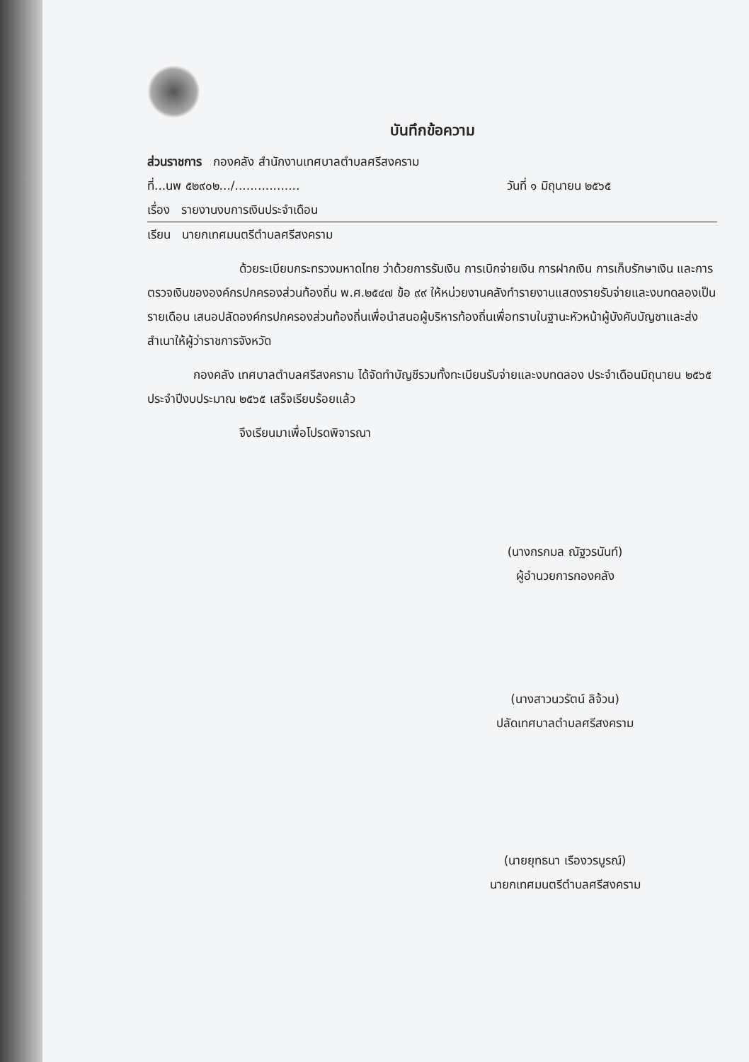บันทึกข้อความ
ส่วนราชการ กองคลัง สำนักงานเทศบาลตำบลศรีสงคราม
ที่...นพ ๕๒๙๐๒.../................. วันที่ ๑ มิถุนายน ๒๕๖๕
เรื่อง รายงานงบการเงินประจำเดือน
เรียน นายกเทศมนตรีตำบลศรีสงคราม
ด้วยระเบียบกระทรวงมหาดไทย ว่าด้วยการรับเงิน การเบิกจ่ายเงิน การฝากเงิน การเก็บรักษาเงิน และการตรวจเงินขององค์กรปกครองส่วนท้องถิ่น พ.ศ.๒๕๔๗ ข้อ ๙๙ ให้หน่วยงานคลังทำรายงานแสดงรายรับจ่ายและงบทดลองเป็นรายเดือน เสนอปลัดองค์กรปกครองส่วนท้องถิ่นเพื่อนำสนอผู้บริหารท้องถิ่นเพื่อทราบในฐานะหัวหน้าผู้บังคับบัญชาและส่งสำเนาให้ผู้ว่าราชการจังหวัด
กองคลัง เทศบาลตำบลศรีสงคราม ได้จัดทำบัญชีรวมทั้งทะเบียนรับจ่ายและงบทดลอง ประจำเดือนมิถุนายน ๒๕๖๕ ประจำปีงบประมาณ ๒๕๖๕ เสร็จเรียบร้อยแล้ว
จึงเรียนมาเพื่อโปรดพิจารณา
(นางกรกมล ณัฐวรนันท์)
ผู้อำนวยการกองคลัง
(นางสาวนวรัตน์ ลิจ้วน)
ปลัดเทศบาลตำบลศรีสงคราม
(นายยุทธนา เรืองวรบูรณ์)
นายกเทศมนตรีตำบลศรีสงคราม